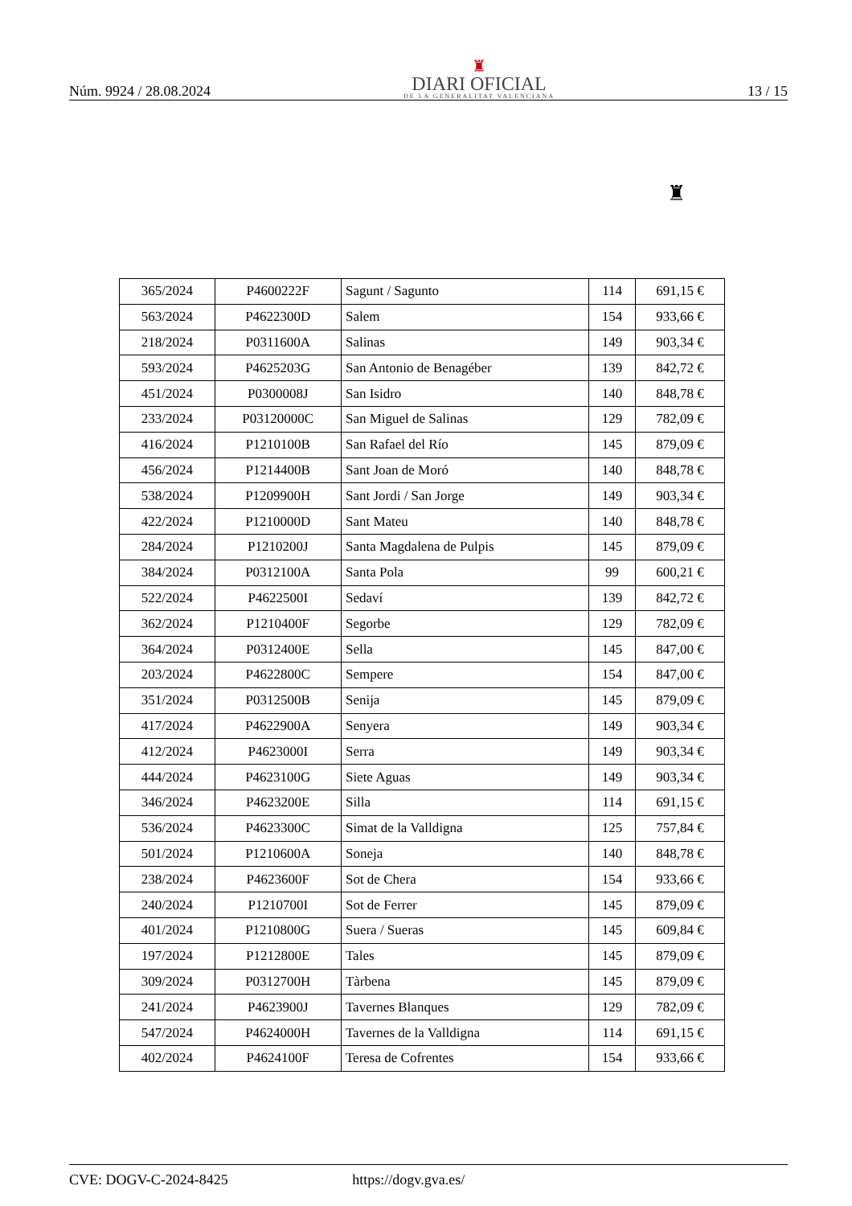Núm. 9924 / 28.08.2024
♜
DIARI OFICIAL
DE LA GENERALITAT VALENCIANA
13 / 15
♜
| 365/2024 | P4600222F | Sagunt / Sagunto | 114 | 691,15 € |
| 563/2024 | P4622300D | Salem | 154 | 933,66 € |
| 218/2024 | P0311600A | Salinas | 149 | 903,34 € |
| 593/2024 | P4625203G | San Antonio de Benagéber | 139 | 842,72 € |
| 451/2024 | P0300008J | San Isidro | 140 | 848,78 € |
| 233/2024 | P03120000C | San Miguel de Salinas | 129 | 782,09 € |
| 416/2024 | P1210100B | San Rafael del Río | 145 | 879,09 € |
| 456/2024 | P1214400B | Sant Joan de Moró | 140 | 848,78 € |
| 538/2024 | P1209900H | Sant Jordi / San Jorge | 149 | 903,34 € |
| 422/2024 | P1210000D | Sant Mateu | 140 | 848,78 € |
| 284/2024 | P1210200J | Santa Magdalena de Pulpis | 145 | 879,09 € |
| 384/2024 | P0312100A | Santa Pola | 99 | 600,21 € |
| 522/2024 | P4622500I | Sedaví | 139 | 842,72 € |
| 362/2024 | P1210400F | Segorbe | 129 | 782,09 € |
| 364/2024 | P0312400E | Sella | 145 | 847,00 € |
| 203/2024 | P4622800C | Sempere | 154 | 847,00 € |
| 351/2024 | P0312500B | Senija | 145 | 879,09 € |
| 417/2024 | P4622900A | Senyera | 149 | 903,34 € |
| 412/2024 | P4623000I | Serra | 149 | 903,34 € |
| 444/2024 | P4623100G | Siete Aguas | 149 | 903,34 € |
| 346/2024 | P4623200E | Silla | 114 | 691,15 € |
| 536/2024 | P4623300C | Simat de la Valldigna | 125 | 757,84 € |
| 501/2024 | P1210600A | Soneja | 140 | 848,78 € |
| 238/2024 | P4623600F | Sot de Chera | 154 | 933,66 € |
| 240/2024 | P1210700I | Sot de Ferrer | 145 | 879,09 € |
| 401/2024 | P1210800G | Suera / Sueras | 145 | 609,84 € |
| 197/2024 | P1212800E | Tales | 145 | 879,09 € |
| 309/2024 | P0312700H | Tàrbena | 145 | 879,09 € |
| 241/2024 | P4623900J | Tavernes Blanques | 129 | 782,09 € |
| 547/2024 | P4624000H | Tavernes de la Valldigna | 114 | 691,15 € |
| 402/2024 | P4624100F | Teresa de Cofrentes | 154 | 933,66 € |
CVE: DOGV-C-2024-8425 https://dogv.gva.es/